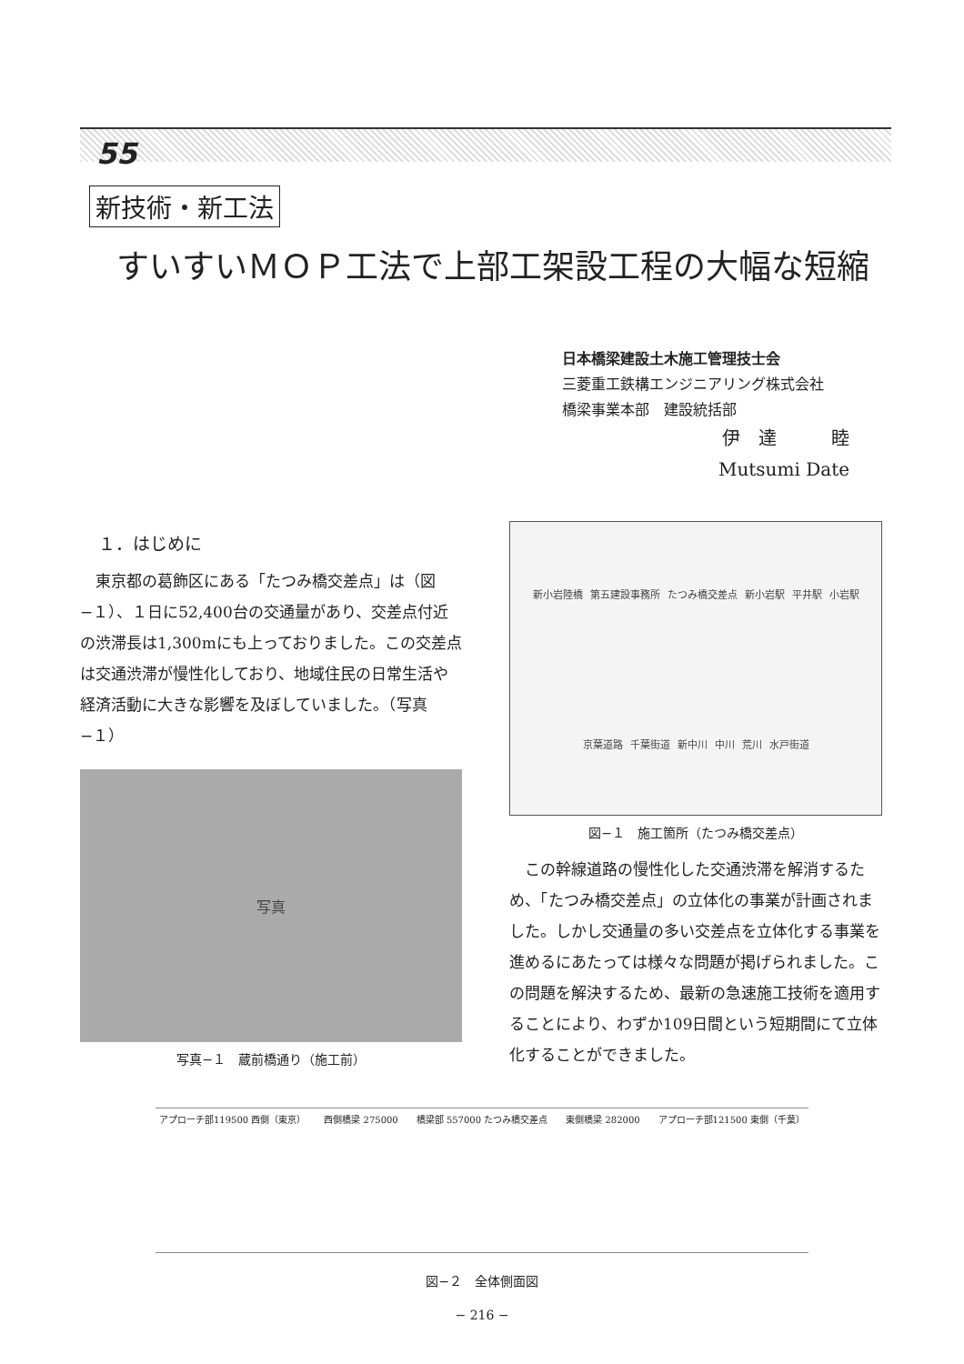55
新技術・新工法
すいすいＭＯＰ工法で上部工架設工程の大幅な短縮
日本橋梁建設土木施工管理技士会
三菱重工鉄構エンジニアリング株式会社
橋梁事業本部　建設統括部
伊　達　　　睦
Mutsumi Date
１．はじめに
東京都の葛飾区にある「たつみ橋交差点」は（図−１）、１日に52,400台の交通量があり、交差点付近の渋滞長は1,300mにも上っておりました。この交差点は交通渋滞が慢性化しており、地域住民の日常生活や経済活動に大きな影響を及ぼしていました。（写真−１）
写真
写真−１　蔵前橋通り（施工前）
新小岩陸橋 第五建設事務所 たつみ橋交差点 新小岩駅 平井駅 小岩駅 京葉道路 千葉街道 新中川 中川 荒川 水戸街道
図−１　施工箇所（たつみ橋交差点）
この幹線道路の慢性化した交通渋滞を解消するため、「たつみ橋交差点」の立体化の事業が計画されました。しかし交通量の多い交差点を立体化する事業を進めるにあたっては様々な問題が掲げられました。この問題を解決するため、最新の急速施工技術を適用することにより、わずか109日間という短期間にて立体化することができました。
アプローチ部119500 西側（東京） 西側橋梁 275000 橋梁部 557000 たつみ橋交差点 東側橋梁 282000 アプローチ部121500 東側（千葉）
図−２　全体側面図
− 216 −